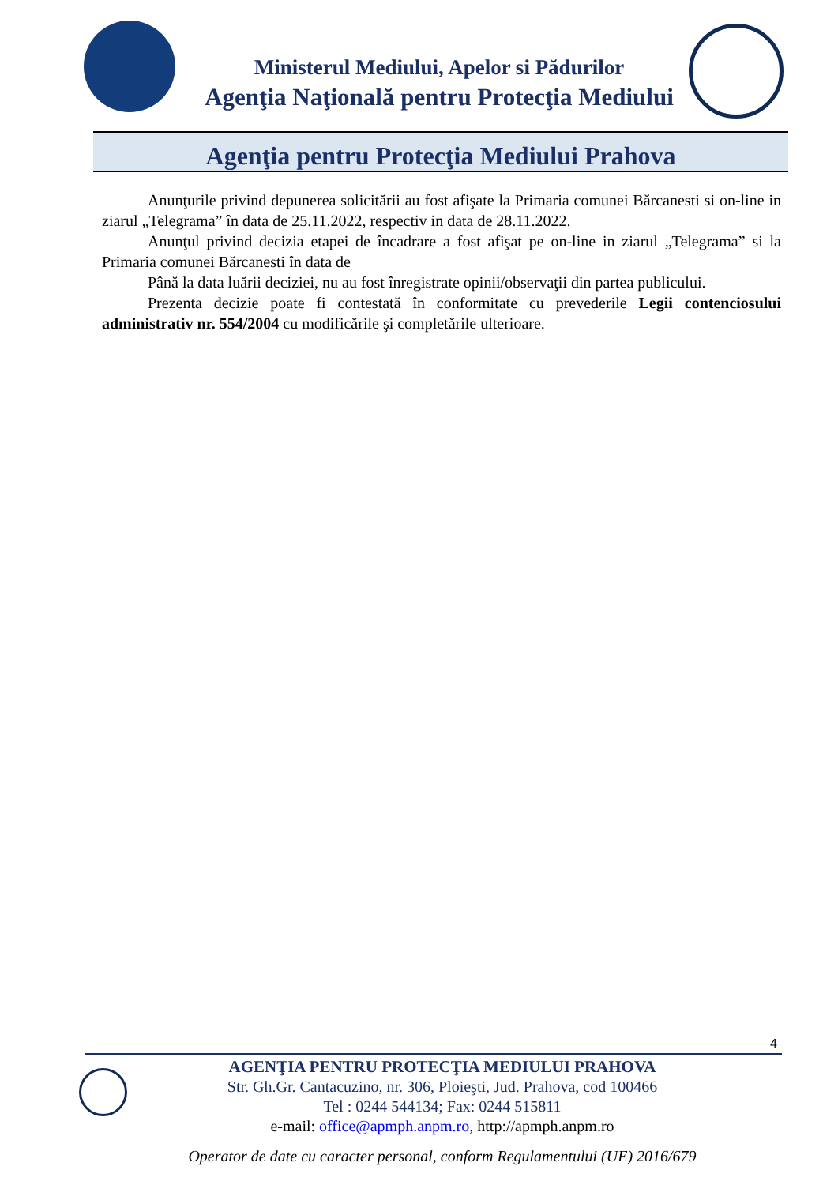Ministerul Mediului, Apelor si Pădurilor
Agenţia Naţională pentru Protecţia Mediului
Agenţia pentru Protecţia Mediului Prahova
Anunţurile privind depunerea solicitării au fost afişate la Primaria comunei Bărcanesti si on-line in ziarul „Telegrama” în data de 25.11.2022, respectiv in data de 28.11.2022.
Anunţul privind decizia etapei de încadrare a fost afişat pe on-line in ziarul „Telegrama” si la Primaria comunei Bărcanesti în data de
Până la data luării deciziei, nu au fost înregistrate opinii/observaţii din partea publicului.
Prezenta decizie poate fi contestată în conformitate cu prevederile Legii contenciosului administrativ nr. 554/2004 cu modificările şi completările ulterioare.
4
AGENŢIA PENTRU PROTECŢIA MEDIULUI PRAHOVA
Str. Gh.Gr. Cantacuzino, nr. 306, Ploieşti, Jud. Prahova, cod 100466
Tel : 0244 544134; Fax: 0244 515811
e-mail: office@apmph.anpm.ro, http://apmph.anpm.ro
Operator de date cu caracter personal, conform Regulamentului (UE) 2016/679